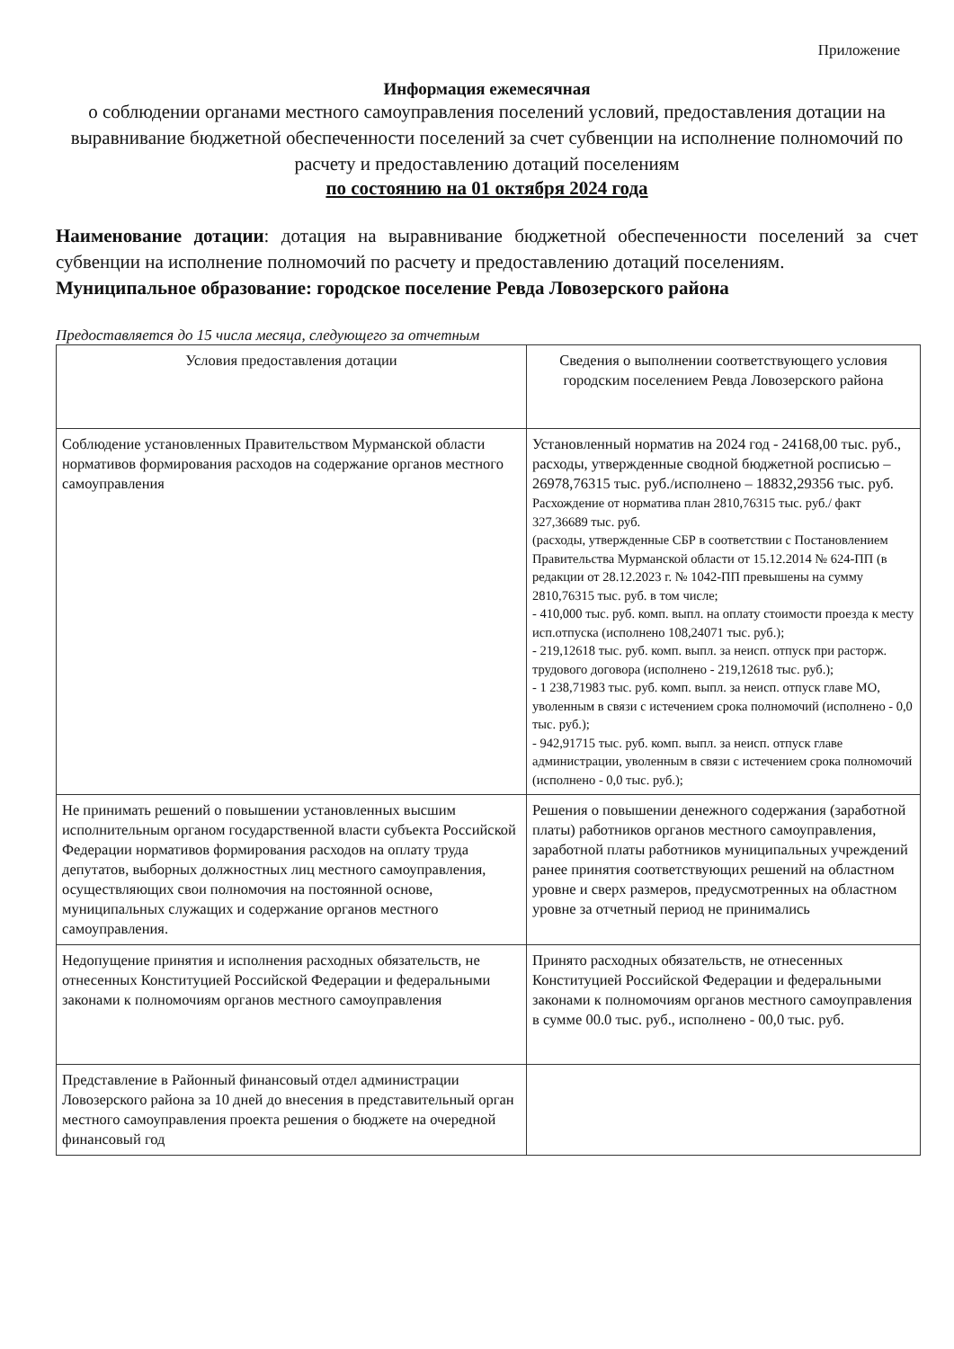Приложение
Информация ежемесячная
о соблюдении органами местного самоуправления поселений условий, предоставления дотации на выравнивание бюджетной обеспеченности поселений за счет субвенции на исполнение полномочий по расчету и предоставлению дотаций поселениям
по состоянию на 01 октября 2024 года
Наименование дотации: дотация на выравнивание бюджетной обеспеченности поселений за счет субвенции на исполнение полномочий по расчету и предоставлению дотаций поселениям.
Муниципальное образование: городское поселение Ревда Ловозерского района
Предоставляется до 15 числа месяца, следующего за отчетным
| Условия предоставления дотации | Сведения о выполнении соответствующего условия городским поселением Ревда Ловозерского района |
| --- | --- |
| Соблюдение установленных Правительством Мурманской области нормативов формирования расходов на содержание органов местного самоуправления | Установленный норматив на 2024 год - 24168,00 тыс. руб., расходы, утвержденные сводной бюджетной росписью –26978,76315 тыс. руб./исполнено – 18832,29356 тыс. руб. Расхождение от норматива план 2810,76315 тыс. руб./ факт 327,36689 тыс. руб. (расходы, утвержденные СБР в соответствии с Постановлением Правительства Мурманской области от 15.12.2014 № 624-ПП (в редакции от 28.12.2023 г. № 1042-ПП превышены на сумму 2810,76315 тыс. руб. в том числе; - 410,000 тыс. руб. комп. выпл. на оплату стоимости проезда к месту исп.отпуска (исполнено 108,24071 тыс. руб.); - 219,12618 тыс. руб. комп. выпл. за неисп. отпуск при расторж. трудового договора (исполнено - 219,12618 тыс. руб.); - 1 238,71983 тыс. руб. комп. выпл. за неисп. отпуск главе МО, уволенным в связи с истечением срока полномочий (исполнено - 0,0 тыс. руб.); - 942,91715 тыс. руб. комп. выпл. за неисп. отпуск главе администрации, уволенным в связи с истечением срока полномочий (исполнено - 0,0 тыс. руб.); |
| Не принимать решений о повышении установленных высшим исполнительным органом государственной власти субъекта Российской Федерации нормативов формирования расходов на оплату труда депутатов, выборных должностных лиц местного самоуправления, осуществляющих свои полномочия на постоянной основе, муниципальных служащих и содержание органов местного самоуправления. | Решения о повышении денежного содержания (заработной платы) работников органов местного самоуправления, заработной платы работников муниципальных учреждений ранее принятия соответствующих решений на областном уровне и сверх размеров, предусмотренных на областном уровне за отчетный период не принимались |
| Недопущение принятия и исполнения расходных обязательств, не отнесенных Конституцией Российской Федерации и федеральными законами к полномочиям органов местного самоуправления | Принято расходных обязательств, не отнесенных Конституцией Российской Федерации и федеральными законами к полномочиям органов местного самоуправления в сумме 00.0 тыс. руб., исполнено - 00,0 тыс. руб. |
| Представление в Районный финансовый отдел администрации Ловозерского района за 10 дней до внесения в представительный орган местного самоуправления проекта решения о бюджете на очередной финансовый год | |